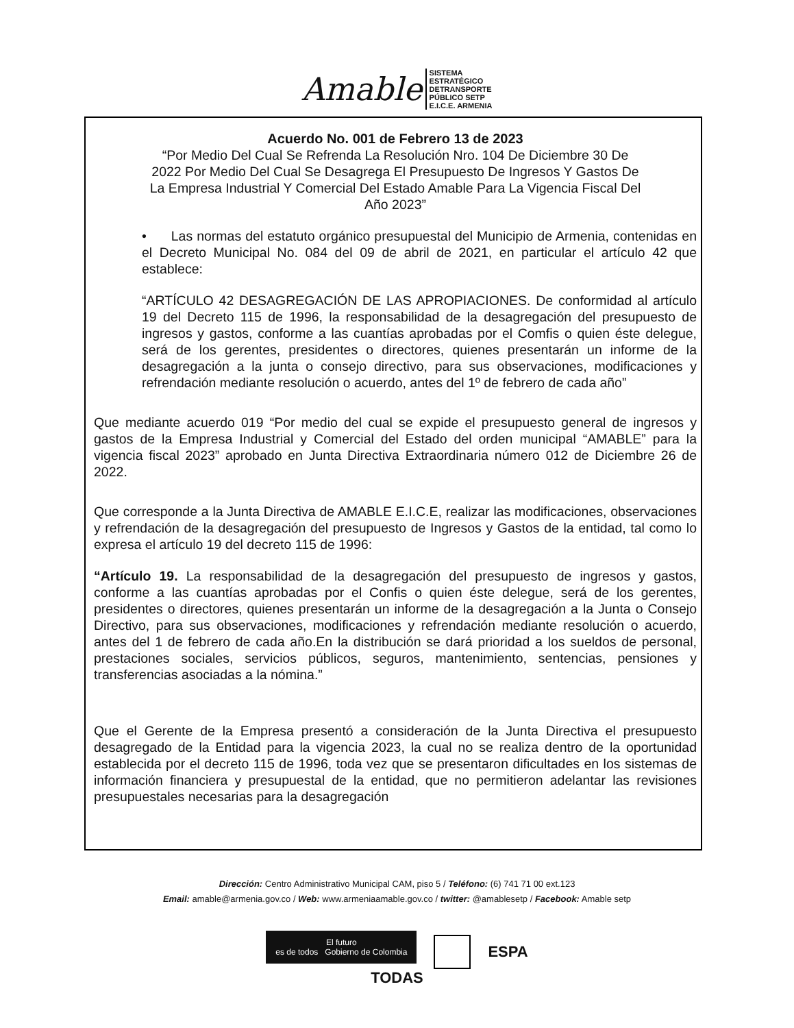Amable SISTEMA
ESTRATÉGICO
DETRANSPORTE
PÚBLICO SETP
E.I.C.E. ARMENIA
Acuerdo No. 001 de Febrero 13 de 2023
“Por Medio Del Cual Se Refrenda La Resolución Nro. 104 De Diciembre 30 De
2022 Por Medio Del Cual Se Desagrega El Presupuesto De Ingresos Y Gastos De
La Empresa Industrial Y Comercial Del Estado Amable Para La Vigencia Fiscal Del
Año 2023”
• Las normas del estatuto orgánico presupuestal del Municipio de Armenia, contenidas en el Decreto Municipal No. 084 del 09 de abril de 2021, en particular el artículo 42 que establece:
“ARTÍCULO 42 DESAGREGACIÓN DE LAS APROPIACIONES. De conformidad al artículo 19 del Decreto 115 de 1996, la responsabilidad de la desagregación del presupuesto de ingresos y gastos, conforme a las cuantías aprobadas por el Comfis o quien éste delegue, será de los gerentes, presidentes o directores, quienes presentarán un informe de la desagregación a la junta o consejo directivo, para sus observaciones, modificaciones y refrendación mediante resolución o acuerdo, antes del 1º de febrero de cada año”
Que mediante acuerdo 019 “Por medio del cual se expide el presupuesto general de ingresos y gastos de la Empresa Industrial y Comercial del Estado del orden municipal “AMABLE” para la vigencia fiscal 2023” aprobado en Junta Directiva Extraordinaria número 012 de Diciembre 26 de 2022.
Que corresponde a la Junta Directiva de AMABLE E.I.C.E, realizar las modificaciones, observaciones y refrendación de la desagregación del presupuesto de Ingresos y Gastos de la entidad, tal como lo expresa el artículo 19 del decreto 115 de 1996:
“Artículo 19. La responsabilidad de la desagregación del presupuesto de ingresos y gastos, conforme a las cuantías aprobadas por el Confis o quien éste delegue, será de los gerentes, presidentes o directores, quienes presentarán un informe de la desagregación a la Junta o Consejo Directivo, para sus observaciones, modificaciones y refrendación mediante resolución o acuerdo, antes del 1 de febrero de cada año.En la distribución se dará prioridad a los sueldos de personal, prestaciones sociales, servicios públicos, seguros, mantenimiento, sentencias, pensiones y transferencias asociadas a la nómina.”
Que el Gerente de la Empresa presentó a consideración de la Junta Directiva el presupuesto desagregado de la Entidad para la vigencia 2023, la cual no se realiza dentro de la oportunidad establecida por el decreto 115 de 1996, toda vez que se presentaron dificultades en los sistemas de información financiera y presupuestal de la entidad, que no permitieron adelantar las revisiones presupuestales necesarias para la desagregación
Dirección: Centro Administrativo Municipal CAM, piso 5 / Teléfono: (6) 741 71 00 ext.123
Email: amable@armenia.gov.co / Web: www.armeniaamable.gov.co / twitter: @amablesetp / Facebook: Amable setp
El futuro
es de todos Gobierno de Colombia ESPA
TODAS